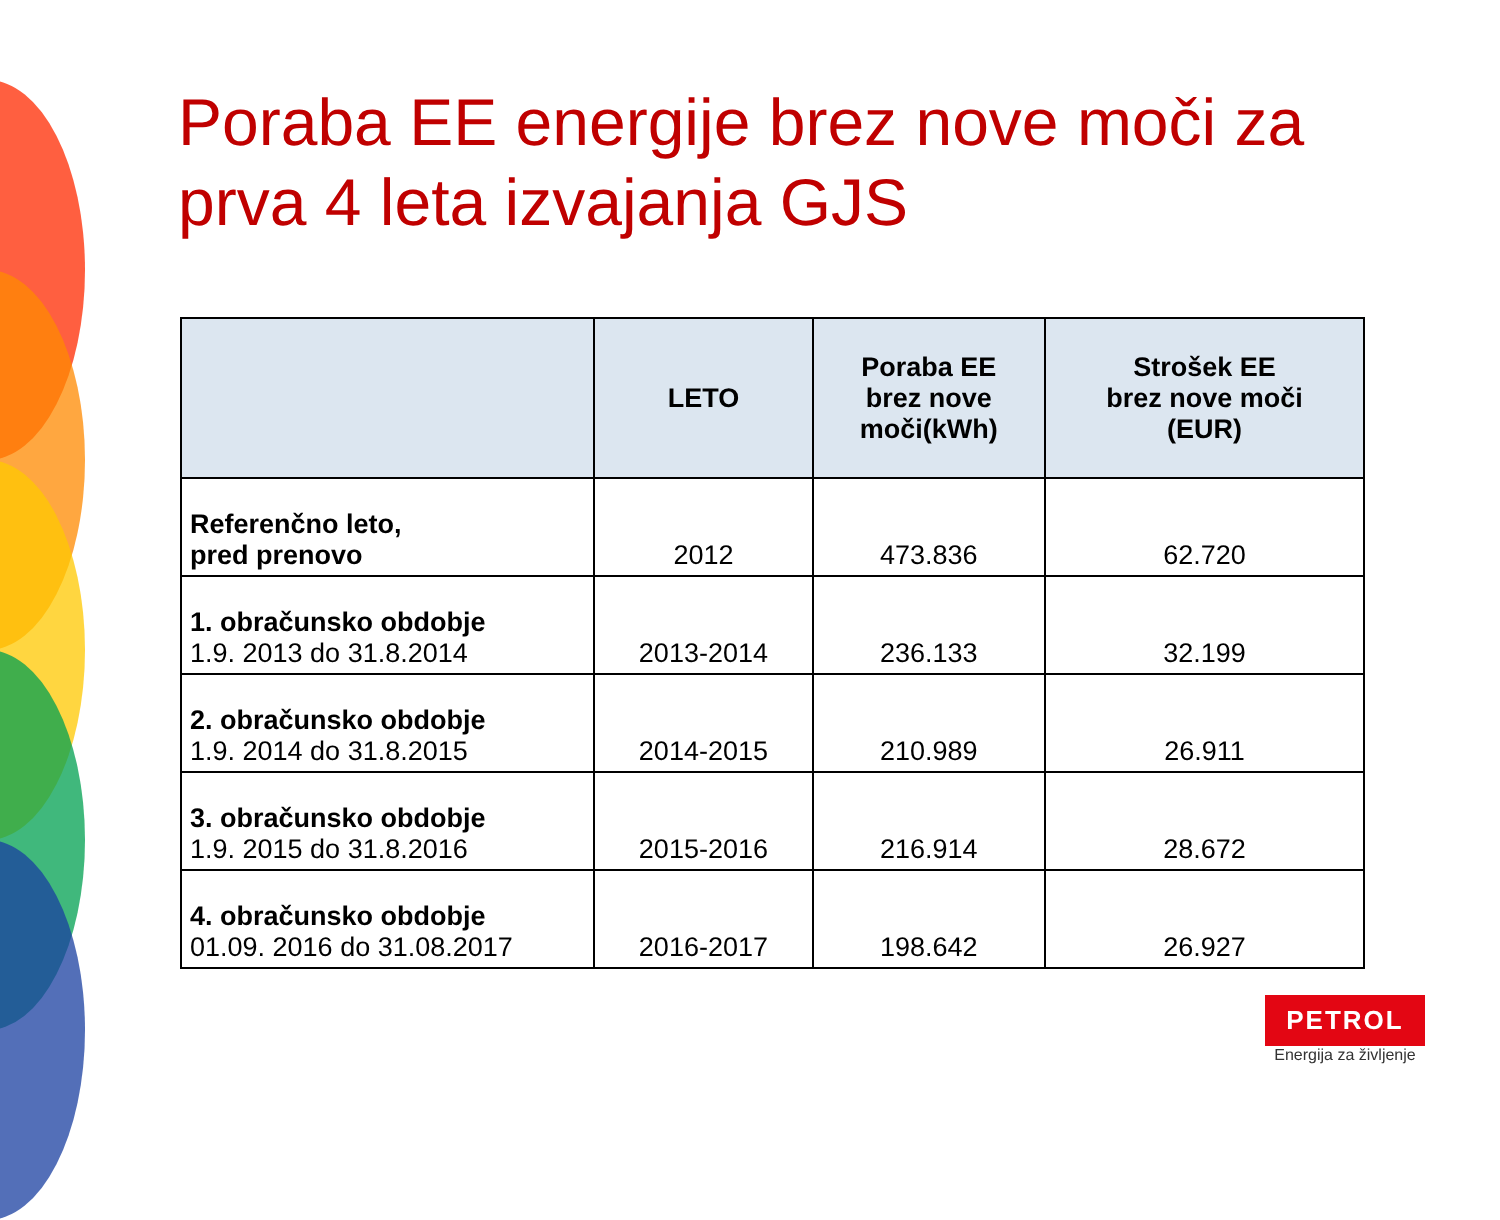Poraba EE energije brez nove moči za
prva 4 leta izvajanja GJS
| | LETO | Poraba EE brez nove moči(kWh) | Strošek EE brez nove moči (EUR) |
| --- | --- | --- | --- |
| Referenčno leto, pred prenovo | 2012 | 473.836 | 62.720 |
| 1. obračunsko obdobje 1.9. 2013 do 31.8.2014 | 2013-2014 | 236.133 | 32.199 |
| 2. obračunsko obdobje 1.9. 2014 do 31.8.2015 | 2014-2015 | 210.989 | 26.911 |
| 3. obračunsko obdobje 1.9. 2015 do 31.8.2016 | 2015-2016 | 216.914 | 28.672 |
| 4. obračunsko obdobje 01.09. 2016 do 31.08.2017 | 2016-2017 | 198.642 | 26.927 |
PETROL
Energija za življenje